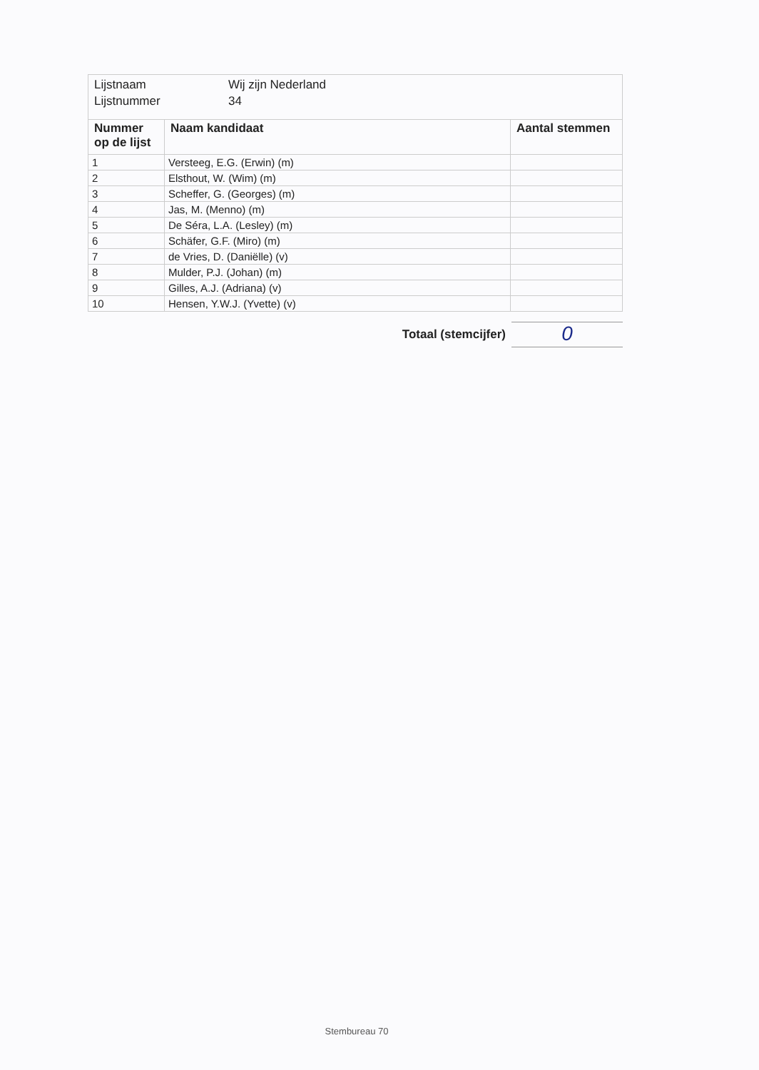Lijstnaam Wij zijn Nederland
Lijstnummer 34
| Nummer op de lijst | Naam kandidaat | Aantal stemmen |
| --- | --- | --- |
| 1 | Versteeg, E.G. (Erwin) (m) | |
| 2 | Elsthout, W. (Wim) (m) | |
| 3 | Scheffer, G. (Georges) (m) | |
| 4 | Jas, M. (Menno) (m) | |
| 5 | De Séra, L.A. (Lesley) (m) | |
| 6 | Schäfer, G.F. (Miro) (m) | |
| 7 | de Vries, D. (Daniëlle) (v) | |
| 8 | Mulder, P.J. (Johan) (m) | |
| 9 | Gilles, A.J. (Adriana) (v) | |
| 10 | Hensen, Y.W.J. (Yvette) (v) | |
Totaal (stemcijfer)
0
Stembureau 70